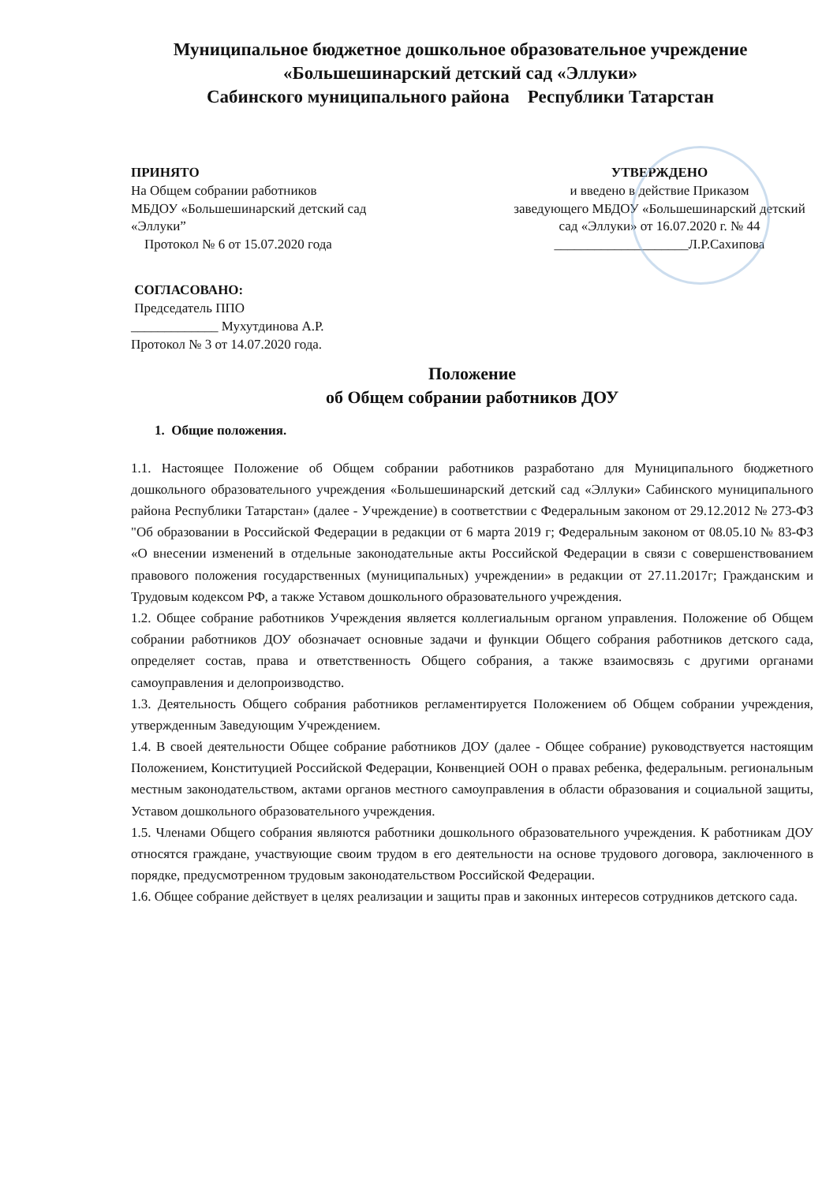Муниципальное бюджетное дошкольное образовательное учреждение
«Большешинарский детский сад «Эллуки»
Сабинского муниципального района Республики Татарстан
ПРИНЯТО
На Общем собрании работников
МБДОУ «Большешинарский детский сад «Эллуки”
Протокол № 6 от 15.07.2020 года
УТВЕРЖДЕНО
и введено в действие Приказом
заведующего МБДОУ «Большешинарский детский сад «Эллуки» от 16.07.2020 г. № 44
____________________Л.Р.Сахипова
СОГЛАСОВАНО:
Председатель ППО
_____________ Мухутдинова А.Р.
Протокол № 3 от 14.07.2020 года.
Положение
об Общем собрании работников ДОУ
1. Общие положения.
1.1. Настоящее Положение об Общем собрании работников разработано для Муниципального бюджетного дошкольного образовательного учреждения «Большешинарский детский сад «Эллуки» Сабинского муниципального района Республики Татарстан» (далее - Учреждение) в соответствии с Федеральным законом от 29.12.2012 № 273-ФЗ "Об образовании в Российской Федерации в редакции от 6 марта 2019 г; Федеральным законом от 08.05.10 № 83-ФЗ «О внесении изменений в отдельные законодательные акты Российской Федерации в связи с совершенствованием правового положения государственных (муниципальных) учреждении» в редакции от 27.11.2017г; Гражданским и Трудовым кодексом РФ, а также Уставом дошкольного образовательного учреждения.
1.2. Общее собрание работников Учреждения является коллегиальным органом управления. Положение об Общем собрании работников ДОУ обозначает основные задачи и функции Общего собрания работников детского сада, определяет состав, права и ответственность Общего собрания, а также взаимосвязь с другими органами самоуправления и делопроизводство.
1.3. Деятельность Общего собрания работников регламентируется Положением об Общем собрании учреждения, утвержденным Заведующим Учреждением.
1.4. В своей деятельности Общее собрание работников ДОУ (далее - Общее собрание) руководствуется настоящим Положением, Конституцией Российской Федерации, Конвенцией ООН о правах ребенка, федеральным. региональным местным законодательством, актами органов местного самоуправления в области образования и социальной защиты, Уставом дошкольного образовательного учреждения.
1.5. Членами Общего собрания являются работники дошкольного образовательного учреждения. К работникам ДОУ относятся граждане, участвующие своим трудом в его деятельности на основе трудового договора, заключенного в порядке, предусмотренном трудовым законодательством Российской Федерации.
1.6. Общее собрание действует в целях реализации и защиты прав и законных интересов сотрудников детского сада.